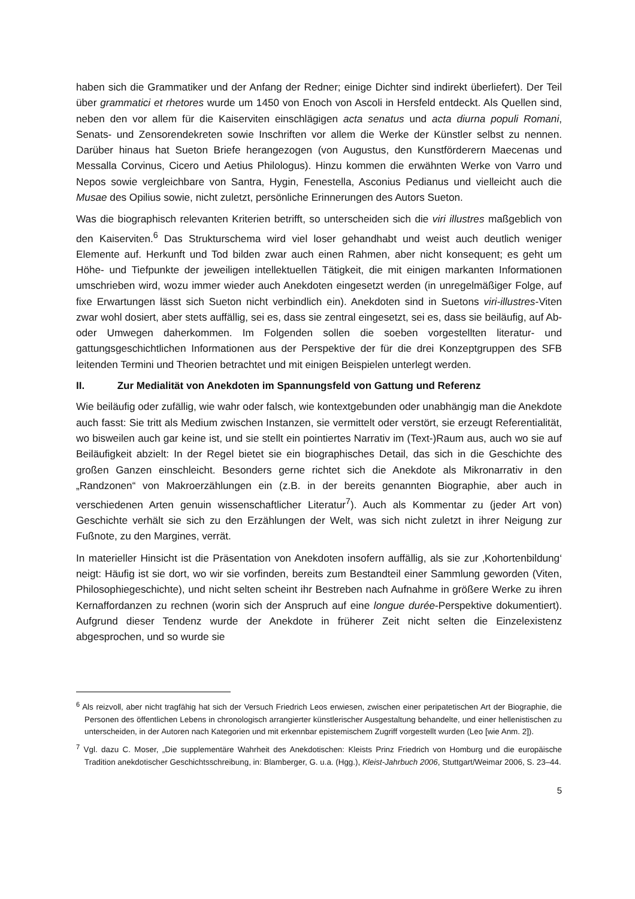haben sich die Grammatiker und der Anfang der Redner; einige Dichter sind indirekt überliefert). Der Teil über grammatici et rhetores wurde um 1450 von Enoch von Ascoli in Hersfeld entdeckt. Als Quellen sind, neben den vor allem für die Kaiserviten einschlägigen acta senatus und acta diurna populi Romani, Senats- und Zensorendekreten sowie Inschriften vor allem die Werke der Künstler selbst zu nennen. Darüber hinaus hat Sueton Briefe herangezogen (von Augustus, den Kunstförderern Maecenas und Messalla Corvinus, Cicero und Aetius Philologus). Hinzu kommen die erwähnten Werke von Varro und Nepos sowie vergleichbare von Santra, Hygin, Fenestella, Asconius Pedianus und vielleicht auch die Musae des Opilius sowie, nicht zuletzt, persönliche Erinnerungen des Autors Sueton.
Was die biographisch relevanten Kriterien betrifft, so unterscheiden sich die viri illustres maßgeblich von den Kaiserviten.<sup>6</sup> Das Strukturschema wird viel loser gehandhabt und weist auch deutlich weniger Elemente auf. Herkunft und Tod bilden zwar auch einen Rahmen, aber nicht konsequent; es geht um Höhe- und Tiefpunkte der jeweiligen intellektuellen Tätigkeit, die mit einigen markanten Informationen umschrieben wird, wozu immer wieder auch Anekdoten eingesetzt werden (in unregelmäßiger Folge, auf fixe Erwartungen lässt sich Sueton nicht verbindlich ein). Anekdoten sind in Suetons viri-illustres-Viten zwar wohl dosiert, aber stets auffällig, sei es, dass sie zentral eingesetzt, sei es, dass sie beiläufig, auf Ab- oder Umwegen daherkommen. Im Folgenden sollen die soeben vorgestellten literatur- und gattungsgeschichtlichen Informationen aus der Perspektive der für die drei Konzeptgruppen des SFB leitenden Termini und Theorien betrachtet und mit einigen Beispielen unterlegt werden.
II. Zur Medialität von Anekdoten im Spannungsfeld von Gattung und Referenz
Wie beiläufig oder zufällig, wie wahr oder falsch, wie kontextgebunden oder unabhängig man die Anekdote auch fasst: Sie tritt als Medium zwischen Instanzen, sie vermittelt oder verstört, sie erzeugt Referentialität, wo bisweilen auch gar keine ist, und sie stellt ein pointiertes Narrativ im (Text-)Raum aus, auch wo sie auf Beiläufigkeit abzielt: In der Regel bietet sie ein biographisches Detail, das sich in die Geschichte des großen Ganzen einschleicht. Besonders gerne richtet sich die Anekdote als Mikronarrativ in den „Randzonen“ von Makroerzählungen ein (z.B. in der bereits genannten Biographie, aber auch in verschiedenen Arten genuin wissenschaftlicher Literatur<sup>7</sup>). Auch als Kommentar zu (jeder Art von) Geschichte verhält sie sich zu den Erzählungen der Welt, was sich nicht zuletzt in ihrer Neigung zur Fußnote, zu den Margines, verrät.
In materieller Hinsicht ist die Präsentation von Anekdoten insofern auffällig, als sie zur ‚Kohortenbildung‘ neigt: Häufig ist sie dort, wo wir sie vorfinden, bereits zum Bestandteil einer Sammlung geworden (Viten, Philosophiegeschichte), und nicht selten scheint ihr Bestreben nach Aufnahme in größere Werke zu ihren Kernaffordanzen zu rechnen (worin sich der Anspruch auf eine longue durée-Perspektive dokumentiert). Aufgrund dieser Tendenz wurde der Anekdote in früherer Zeit nicht selten die Einzelexistenz abgesprochen, und so wurde sie
<sup>6</sup> Als reizvoll, aber nicht tragfähig hat sich der Versuch Friedrich Leos erwiesen, zwischen einer peripatetischen Art der Biographie, die Personen des öffentlichen Lebens in chronologisch arrangierter künstlerischer Ausgestaltung behandelte, und einer hellenistischen zu unterscheiden, in der Autoren nach Kategorien und mit erkennbar epistemischem Zugriff vorgestellt wurden (Leo [wie Anm. 2]).
<sup>7</sup> Vgl. dazu C. Moser, „Die supplementäre Wahrheit des Anekdotischen: Kleists Prinz Friedrich von Homburg und die europäische Tradition anekdotischer Geschichtsschreibung, in: Blamberger, G. u.a. (Hgg.), Kleist-Jahrbuch 2006, Stuttgart/Weimar 2006, S. 23–44.
5